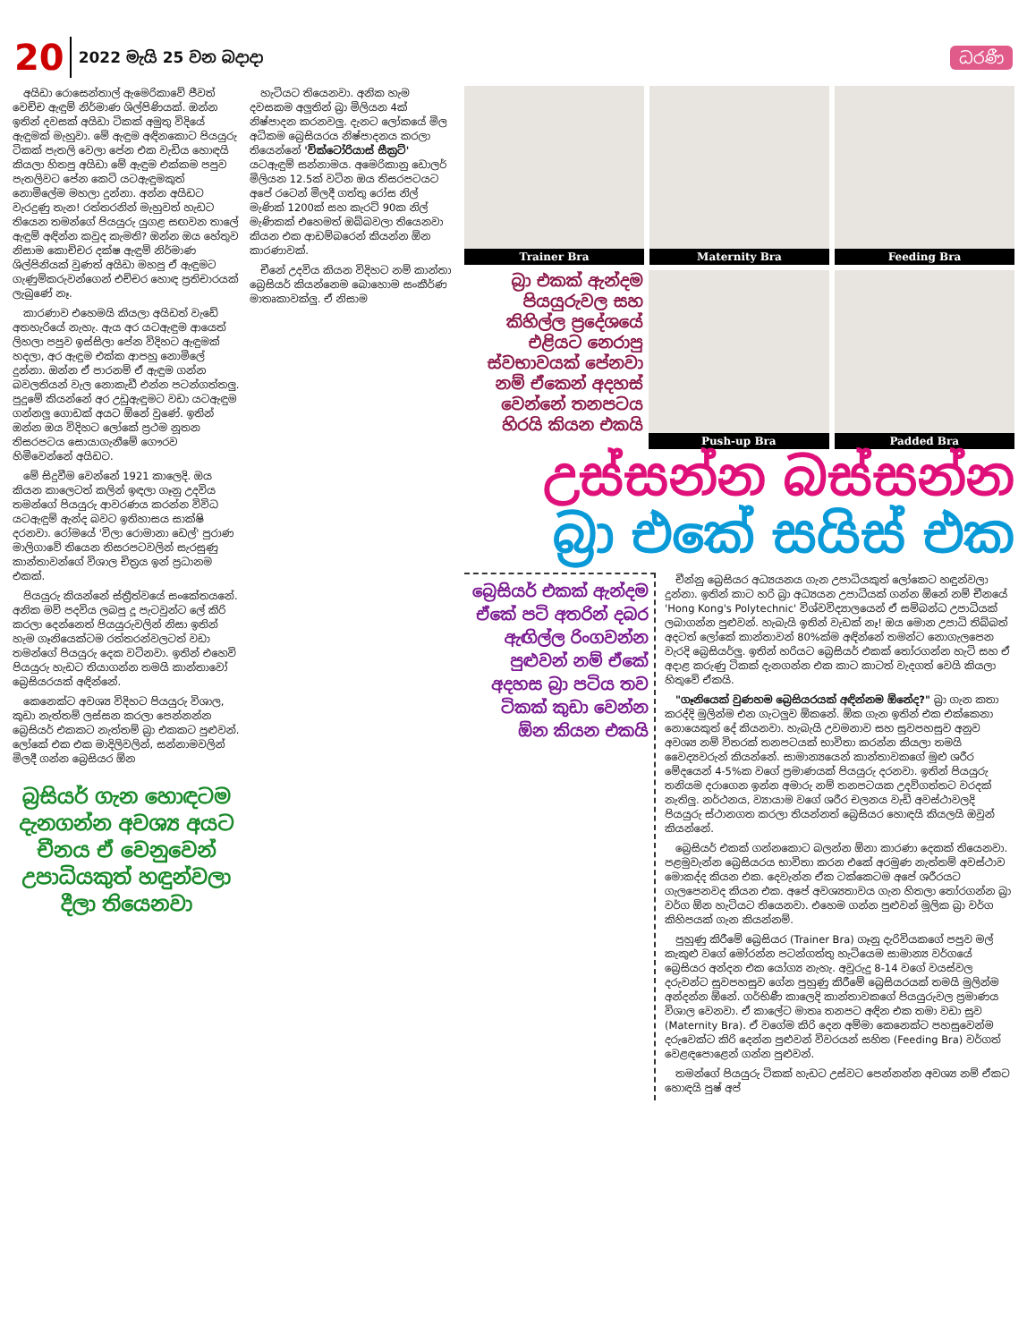20 2022 මැයි 25 වන බදාදා ධරණී
අයිඩා රොසෙන්තාල් ඇමෙරිකාවේ ජීවත් වෙච්ච ඇඳුම් නිර්මාණ ශිල්පිණියක්. ඔන්න ඉතින් දවසක් අයිඩා ටිකක් අමුතු විදියේ ඇඳුමක් මැහුවා. මේ ඇඳුම අඳිනකොට පියයුරු ටිකක් පැතලි වෙලා පේන එක වැඩිය හොඳයි කියලා හිතපු අයිඩා මේ ඇඳුම එක්කම පපුව පැතලිවට පේන කෙටි යටඇඳුමකුත් නොමිලේම මහලා දුන්නා. අන්න අයිඩට වැරදුණු තැන! රත්තරනින් මැහුවත් හැඩට තියෙන තමන්ගේ පියයුරු යුගළ සඟවන තාලේ ඇඳුම් අඳින්න කවුද කැමති? ඔන්න ඔය හේතුව නිසාම කොච්චර දක්ෂ ඇඳුම් නිර්මාණ ශිල්පිනියක් වුණත් අයිඩා මහපු ඒ ඇඳුමට ගැණුම්කරුවන්ගෙන් එච්චර හොඳ ප්‍රතිචාරයක් ලැබුණේ නෑ.
කාරණාව එහෙමයි කියලා අයිඩත් වැඩේ අතහැරියේ නැහැ. ඇය අර යටඇඳුම ආයෙත් ලිහලා පපුව ඉස්සිලා පේන විදිහට ඇඳුමක් හදලා, අර ඇඳුම එක්ක ආපහු නොමිලේ දුන්නා. ඔන්න ඒ පාරනම් ඒ ඇඳුම ගන්න බවලතියන් වැල නොකැඩී එන්න පටන්ගත්තලු. පුදුමේ කියන්නේ අර උඩුඇඳුමට වඩා යටඇඳුම ගන්නලු ගොඩක් අයට ඕනේ වුණේ. ඉතින් ඔන්න ඔය විදිහට ලෝකේ ප්‍රථම නූතන තිසරපටය සොයාගැනීමේ ගෞරව හිමිවෙන්නේ අයිඩට.
මේ සිදුවීම වෙන්නේ 1921 කාලෙදි. ඔය කියන කාලෙටත් කලින් ඉඳලා ගෑනු උදවිය තමන්ගේ පියයුරු ආවරණය කරන්න විවිධ යටඇඳුම් ඇන්ද බවට ඉතිහාසය සාක්ෂි දරනවා. රෝමයේ 'විලා රොමානා ඩෙල්' පුරාණ මාලිගාවේ තියෙන තිසරපටවලින් සැරසුණු කාන්තාවන්ගේ විශාල චිත්‍රය ඉන් ප්‍රධානම එකක්.
පියයුරු කියන්නේ ස්ත්‍රීත්වයේ සංකේතයනේ. අනික මව් පදවිය ලබපු දූ පැටවුන්ට ලේ කිරි කරලා දෙන්නෙත් පියයුරුවලින් නිසා ඉතින් හැම ගෑනියෙක්ටම රත්තරන්වලටත් වඩා තමන්ගේ පියයුරු දෙක වටිනවා. ඉතින් එහෙවි පියයුරු හැඩට තියාගන්න තමයි කාන්තාවෝ බ්‍රෙසියරයක් අඳින්නේ.
කෙනෙක්ට අවශ්‍ය විදිහට පියයුරු විශාල, කුඩා නැත්තම් ලස්සන කරලා පෙන්නන්න බ්‍රෙසියර් එකකට නැත්තම් බ්‍රා එකකට පුළුවන්. ලෝකේ එක එක මාදිලිවලින්, සන්නාමවලින් මිලදී ගන්න බ්‍රෙසියර ඕන
බ්‍රසියර් ගැන හොඳටම දැනගන්න අවශ්‍ය අයට චීනය ඒ වෙනුවෙන් උපාධියකුත් හඳුන්වලා දීලා තියෙනවා
හැටියට තියෙනවා. අනික හැම දවසකම අලුතින් බ්‍රා මිලියන 4ක් නිෂ්පාදන කරනවලු. දැනට ලෝකයේ මිල අධිකම බ්‍රෙසියරය නිෂ්පාදනය කරලා තියෙන්නේ 'වික්ටෝරියාස් සීක්‍රට්' යටඇඳුම් සන්නාමය. අමෙරිකානු ඩොලර් මිලියන 12.5ක් වටින ඔය තිසරපටයට අපේ රටෙන් මිලදී ගත්තු රෝස නිල් මැණික් 1200ක් සහ කැරට් 90ක නිල් මැණිකක් එහෙමත් ඔබ්බවලා තියෙනවා කියන එක ආඩම්බරෙන් කියන්න ඕන කාරණාවක්.
චීනේ උදවිය කියන විදිහට නම් කාන්තා බ්‍රෙසියර් කියන්නෙම බොහොම සංකීර්ණ මාතෘකාවක්ලු. ඒ නිසාම
Trainer Bra
Maternity Bra
Feeding Bra
බ්‍රා එකක් ඇන්දම පියයුරුවල සහ කිහිල්ල ප්‍රදේශයේ එළියට නෙරාපු ස්වභාවයක් පේනවා නම් ඒකෙන් අදහස් වෙන්නේ තනපටය හිරයි කියන එකයි
Push-up Bra Padded Bra
උස්සන්න බස්සන්න
බ්‍රා එකේ සයිස් එක
බ්‍රෙසියර් එකක් ඇන්දම ඒකේ පටි අතරින් දබර ඇඟිල්ල රිංගවන්න පුළුවන් නම් ඒකේ අදහස බ්‍රා පටිය තව ටිකක් කුඩා වෙන්න ඕන කියන එකයි
චීන්නු බ්‍රෙසියර අධ්‍යයනය ගැන උපාධියකුත් ලෝකෙට හඳුන්වලා දුන්නා. ඉතින් කාට හරි බ්‍රා අධ්‍යයන උපාධියක් ගන්න ඕනේ නම් චීනයේ 'Hong Kong's Polytechnic' විශ්වවිද්‍යාලයෙන් ඒ සම්බන්ධ උපාධියක් ලබාගන්න පුළුවන්. හැබැයි ඉතින් වැඩක් නෑ! ඔය මොන උපාධි තිබ්බත් අදටත් ලෝකේ කාන්තාවන් 80%ක්ම අඳින්නේ තමන්ට නොගැලපෙන වැරදි බ්‍රෙසියර්ලු. ඉතින් හරියට බ්‍රෙසියර් එකක් තෝරගන්න හැටි සහ ඒ අදාළ කරුණු ටිකක් දැනගන්න එක කාට කාටත් වැදගත් වෙයි කියලා හිතුවේ ඒකයි.
"ගෑනියෙක් වුණහම බ්‍රෙසියරයක් අඳින්නම ඕනේද?" බ්‍රා ගැන කතා කරද්දි මුලින්ම එන ගැටලුව ඕකනේ. ඕක ගැන ඉතින් එක එක්කෙනා නොයෙකුත් දේ කියනවා. හැබැයි උවමනාව සහ සුවපහසුව අනුව අවශ්‍ය නම් විතරක් තනපටයක් භාවිතා කරන්න කියලා තමයි වෛද්‍යවරුන් කියන්නේ. සාමාන්‍යයෙන් කාන්තාවකගේ මුළු ශරීර මේදයෙන් 4-5%ක වගේ ප්‍රමාණයක් පියයුරු දරනවා. ඉතින් පියයුරු තනියම දරාගෙන ඉන්න අමාරු නම් තනපටයක උදව්ගත්තට වරදක් නැතිලු. නර්ථනය, ව්‍යායාම වගේ ශරීර චලනය වැඩි අවස්ථාවලදි පියයුරු ස්ථානගත කරලා තියන්නත් බ්‍රෙසියර හොඳයි කියලයි ඔවුන් කියන්නේ.
බ්‍රෙසියර් එකක් ගන්නකොට බලන්න ඕනා කාරණා දෙකක් තියෙනවා. පළමුවැන්න බ්‍රෙසියරය භාවිතා කරන එකේ අරමුණ නැත්තම් අවස්ථාව මොකද්ද කියන එක. දෙවැන්න ඒක ටක්කෙටම අපේ ශරීරයට ගැලපෙනවද කියන එක. අපේ අවශ්‍යතාවය ගැන හිතලා තෝරගන්න බ්‍රා වර්ග ඕන හැටියට තියෙනවා. එහෙම ගන්න පුළුවන් මූලික බ්‍රා වර්ග කිහිපයක් ගැන කියන්නම්.
පුහුණු කිරීමේ බ්‍රෙසියර (Trainer Bra) ගෑනු දැරිවියකගේ පපුව මල් කැකුළු වගේ මෝරන්න පටන්ගත්තු හැටියෙම සාමාන්‍ය වර්ගයේ බ්‍රෙසියර අන්දන එක යෝග්‍ය නැහැ. අවුරුදු 8-14 වගේ වයස්වල දරුවන්ට සුවපහසුව ගේන පුහුණු කිරීමේ බ්‍රෙසියරයක් තමයි මුලින්ම අන්දන්න ඕනේ. ගර්භිණී කාලෙදි කාන්තාවකගේ පියයුරුවල ප්‍රමාණය විශාල වෙනවා. ඒ කාලේට මාතෘ තනපට අඳින එක තමා වඩා සුව (Maternity Bra). ඒ වගේම කිරි දෙන අම්මා කෙනෙක්ට පහසුවෙන්ම දරුවෙක්ට කිරි දෙන්න පුළුවන් විවරයන් සහිත (Feeding Bra) වර්ගත් වෙළඳපොළෙන් ගන්න පුළුවන්.
තමන්ගේ පියයුරු ටිකක් හැඩට උස්වට පෙන්නන්න අවශ්‍ය නම් ඒකට හොඳයි පුෂ් අප්